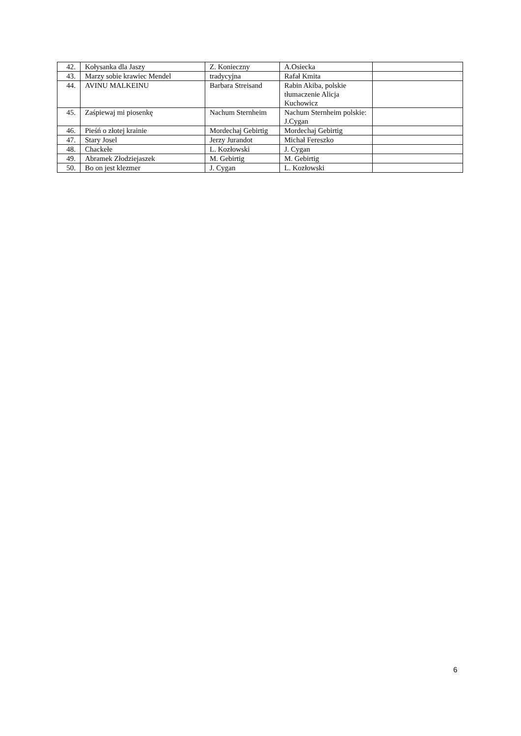| 42. | Kołysanka dla Jaszy | Z. Konieczny | A.Osiecka | |
| 43. | Marzy sobie krawiec Mendel | tradycyjna | Rafał Kmita | |
| 44. | AVINU MALKEINU | Barbara Streisand | Rabin Akiba, polskie tłumaczenie Alicja Kuchowicz | |
| 45. | Zaśpiewaj mi piosenkę | Nachum Sternheim | Nachum Sternheim polskie: J.Cygan | |
| 46. | Pieśń o złotej krainie | Mordechaj Gebirtig | Mordechaj Gebirtig | |
| 47. | Stary Josel | Jerzy Jurandot | Michał Fereszko | |
| 48. | Chackełe | L. Kozłowski | J. Cygan | |
| 49. | Abramek Złodziejaszek | M. Gebirtig | M. Gebirtig | |
| 50. | Bo on jest klezmer | J. Cygan | L. Kozłowski | |
6